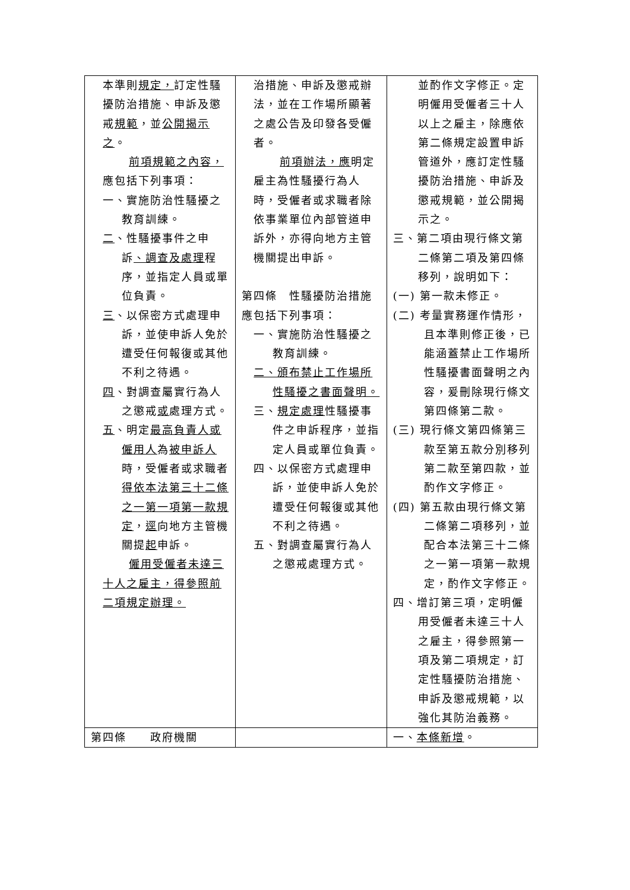| 本準則 規定， 訂定性騷擾防治措施、申訴及懲戒 規範 ，並 公開揭示之 。 前項規範之內容， 應包括下列事項： 一、實施防治性騷擾之教育訓練。 二 、性騷擾事件之申訴 、調查及處理 程序，並指定人員或單位負責。 三 、以保密方式處理申訴，並使申訴人免於遭受任何報復或其他不利之待遇。 四 、對調查屬實行為人之懲戒 或 處理方式。 五 、明定 最高負責人或僱用人 為 被申訴人 時，受僱者或求職者 得依本法第三十二條之一第一項第一款規定 ， 逕 向地方主管機關提 起 申訴。 僱用受僱者未達三十人之雇主，得參照前二項規定辦理。 | 治措施、申訴及懲戒辦法，並在工作場所顯著之處公告及印發各受僱者。 前項辦法，應 明定雇主為性騷擾行為人時，受僱者或求職者除依事業單位內部管道申訴外，亦得向地方主管機關提出申訴。 第四條 性騷擾防治措施應包括下列事項： 一、實施防治性騷擾之教育訓練。 二、頒布禁止工作場所性騷擾之書面聲明。 三、 規定處理 性騷擾事件之申訴程序，並指定人員或單位負責。 四、以保密方式處理申訴，並使申訴人免於遭受任何報復或其他不利之待遇。 五、對調查屬實行為人之懲戒處理方式。 | 並酌作文字修正。定明僱用受僱者三十人以上之雇主，除應依第二條規定設置申訴管道外，應訂定性騷擾防治措施、申訴及懲戒規範，並公開揭示之。 三、第二項由現行條文第二條第二項及第四條移列，說明如下： (一) 第一款未修正。 (二) 考量實務運作情形，且本準則修正後，已能涵蓋禁止工作場所性騷擾書面聲明之內容，爰刪除現行條文第四條第二款。 (三) 現行條文第四條第三款至第五款分別移列第二款至第四款，並酌作文字修正。 (四) 第五款由現行條文第二條第二項移列，並配合本法第三十二條之一第一項第一款規定，酌作文字修正。 四、增訂第三項，定明僱用受僱者未達三十人之雇主，得參照第一項及第二項規定，訂定性騷擾防治措施、申訴及懲戒規範，以強化其防治義務。 |
| 第四條 政府機關 | | 一、 本條新增 。 |